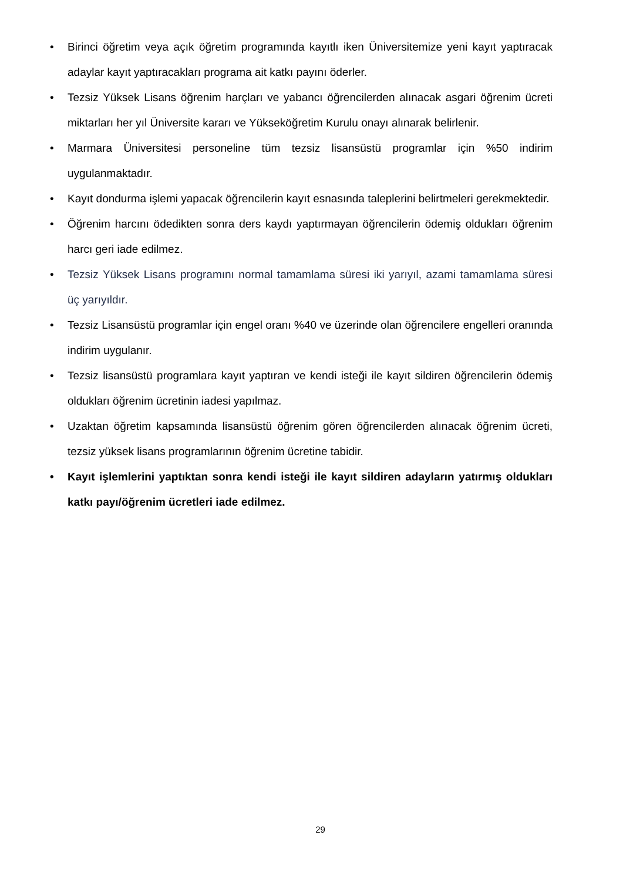• Birinci öğretim veya açık öğretim programında kayıtlı iken Üniversitemize yeni kayıt yaptıracak adaylar kayıt yaptıracakları programa ait katkı payını öderler.
• Tezsiz Yüksek Lisans öğrenim harçları ve yabancı öğrencilerden alınacak asgari öğrenim ücreti miktarları her yıl Üniversite kararı ve Yükseköğretim Kurulu onayı alınarak belirlenir.
• Marmara Üniversitesi personeline tüm tezsiz lisansüstü programlar için %50 indirim uygulanmaktadır.
• Kayıt dondurma işlemi yapacak öğrencilerin kayıt esnasında taleplerini belirtmeleri gerekmektedir.
• Öğrenim harcını ödedikten sonra ders kaydı yaptırmayan öğrencilerin ödemiş oldukları öğrenim harcı geri iade edilmez.
• Tezsiz Yüksek Lisans programını normal tamamlama süresi iki yarıyıl, azami tamamlama süresi üç yarıyıldır.
• Tezsiz Lisansüstü programlar için engel oranı %40 ve üzerinde olan öğrencilere engelleri oranında indirim uygulanır.
• Tezsiz lisansüstü programlara kayıt yaptıran ve kendi isteği ile kayıt sildiren öğrencilerin ödemiş oldukları öğrenim ücretinin iadesi yapılmaz.
• Uzaktan öğretim kapsamında lisansüstü öğrenim gören öğrencilerden alınacak öğrenim ücreti, tezsiz yüksek lisans programlarının öğrenim ücretine tabidir.
• Kayıt işlemlerini yaptıktan sonra kendi isteği ile kayıt sildiren adayların yatırmış oldukları katkı payı/öğrenim ücretleri iade edilmez.
29